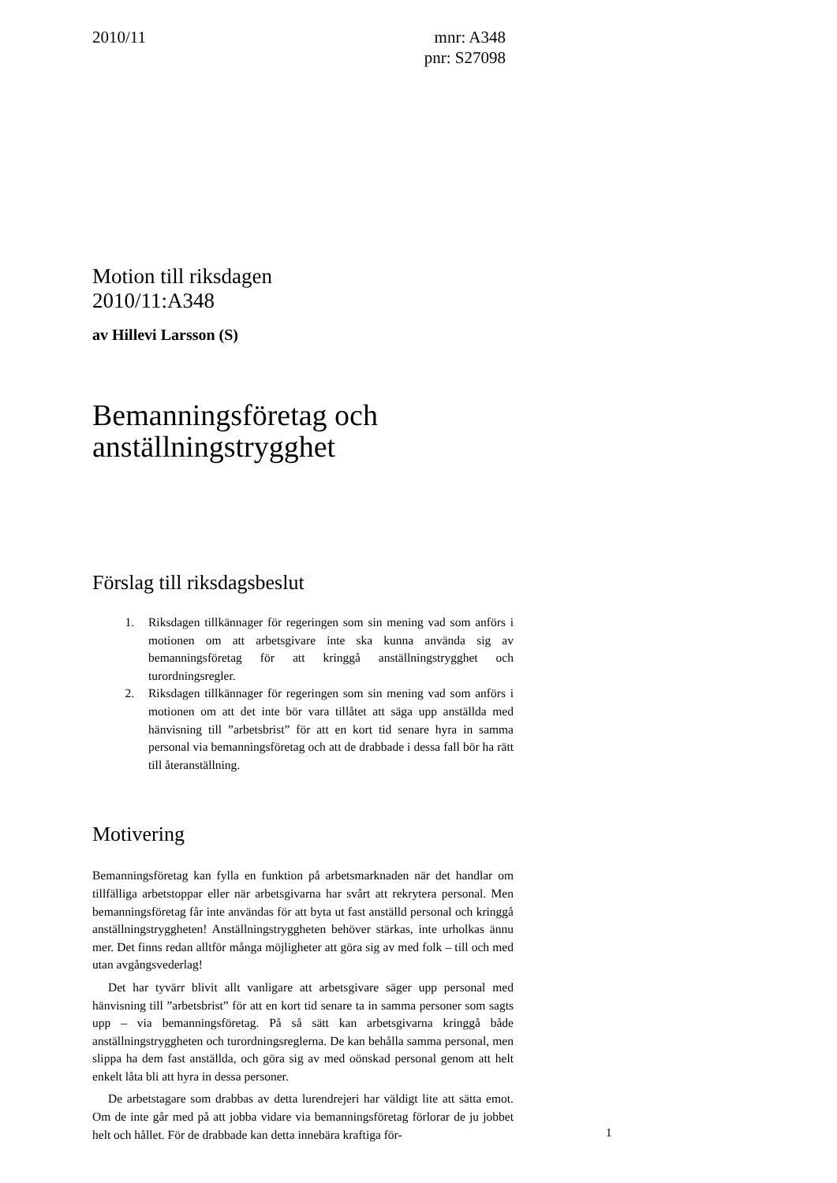2010/11 mnr: A348
pnr: S27098
Motion till riksdagen
2010/11:A348
av Hillevi Larsson (S)
Bemanningsföretag och anställningstrygghet
Förslag till riksdagsbeslut
1. Riksdagen tillkännager för regeringen som sin mening vad som anförs i motionen om att arbetsgivare inte ska kunna använda sig av bemanningsföretag för att kringgå anställningstrygghet och turordningsregler.
2. Riksdagen tillkännager för regeringen som sin mening vad som anförs i motionen om att det inte bör vara tillåtet att säga upp anställda med hänvisning till ”arbetsbrist” för att en kort tid senare hyra in samma personal via bemanningsföretag och att de drabbade i dessa fall bör ha rätt till återanställning.
Motivering
Bemanningsföretag kan fylla en funktion på arbetsmarknaden när det handlar om tillfälliga arbetstoppar eller när arbetsgivarna har svårt att rekrytera personal. Men bemanningsföretag får inte användas för att byta ut fast anställd personal och kringgå anställningstryggheten! Anställningstryggheten behöver stärkas, inte urholkas ännu mer. Det finns redan alltför många möjligheter att göra sig av med folk – till och med utan avgångsvederlag!
Det har tyvärr blivit allt vanligare att arbetsgivare säger upp personal med hänvisning till ”arbetsbrist” för att en kort tid senare ta in samma personer som sagts upp – via bemanningsföretag. På så sätt kan arbetsgivarna kringgå både anställningstryggheten och turordningsreglerna. De kan behålla samma personal, men slippa ha dem fast anställda, och göra sig av med oönskad personal genom att helt enkelt låta bli att hyra in dessa personer.
De arbetstagare som drabbas av detta lurendrejeri har väldigt lite att sätta emot. Om de inte går med på att jobba vidare via bemanningsföretag förlorar de ju jobbet helt och hållet. För de drabbade kan detta innebära kraftiga för-
1